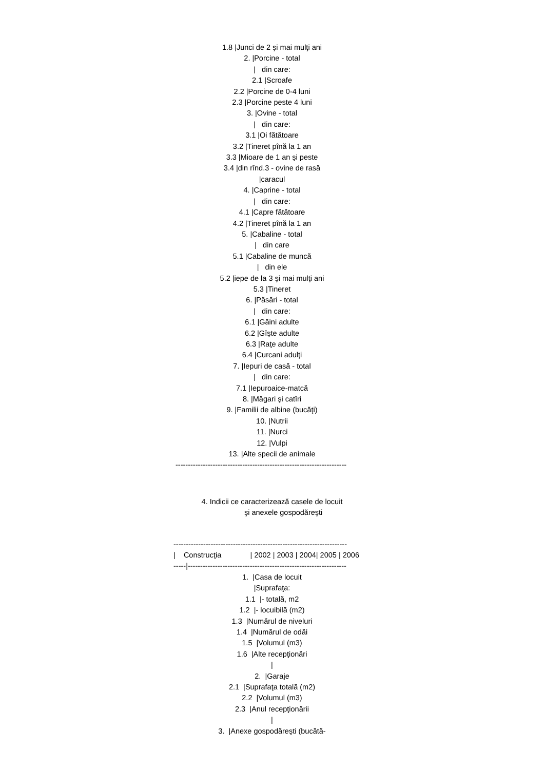1.8 |Junci de 2 şi mai mulţi ani
2. |Porcine - total
| din care:
2.1 |Scroafe
2.2 |Porcine de 0-4 luni
2.3 |Porcine peste 4 luni
3. |Ovine - total
| din care:
3.1 |Oi fătătoare
3.2 |Tineret pînă la 1 an
3.3 |Mioare de 1 an şi peste
3.4 |din rînd.3 - ovine de rasă
|caracul
4. |Caprine - total
| din care:
4.1 |Capre fătătoare
4.2 |Tineret pînă la 1 an
5. |Cabaline - total
| din care
5.1 |Cabaline de muncă
| din ele
5.2 |iepe de la 3 şi mai mulţi ani
5.3 |Tineret
6. |Păsări - total
| din care:
6.1 |Găini adulte
6.2 |Gîşte adulte
6.3 |Raţe adulte
6.4 |Curcani adulţi
7. |Iepuri de casă - total
| din care:
7.1 |Iepuroaice-matcă
8. |Măgari şi catîri
9. |Familii de albine (bucăţi)
10. |Nutrii
11. |Nurci
12. |Vulpi
13. |Alte specii de animale
---------------------------------------------------------------------
4. Indicii ce caracterizează casele de locuit
şi anexele gospodăreşti
----------------------------------------------------------------------
| Construcţia | 2002 | 2003 | 2004| 2005 | 2006
-----|----------------------------------------------------------------
1. |Casa de locuit
|Suprafaţa:
1.1 |- totală, m2
1.2 |- locuibilă (m2)
1.3 |Numărul de niveluri
1.4 |Numărul de odăi
1.5 |Volumul (m3)
1.6 |Alte recepţionări
|
2. |Garaje
2.1 |Suprafaţa totală (m2)
2.2 |Volumul (m3)
2.3 |Anul recepţionării
|
3. |Anexe gospodăreşti (bucătă-